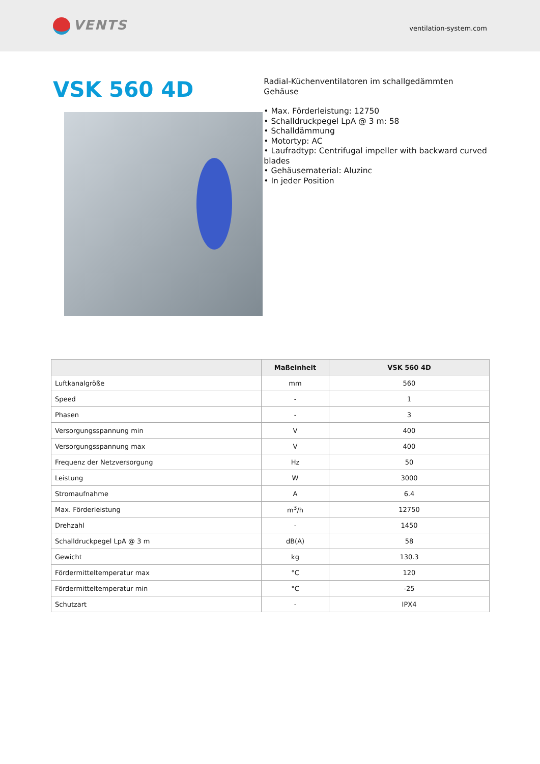VENTS
ventilation-system.com
VSK 560 4D
Radial-Küchenventilatoren im schallgedämmten Gehäuse
• Max. Förderleistung: 12750
• Schalldruckpegel LpA @ 3 m: 58
• Schalldämmung
• Motortyp: AC
• Laufradtyp: Centrifugal impeller with backward curved blades
• Gehäusematerial: Aluzinc
• In jeder Position
| | Maßeinheit | VSK 560 4D |
| --- | --- | --- |
| Luftkanalgröße | mm | 560 |
| Speed | - | 1 |
| Phasen | - | 3 |
| Versorgungsspannung min | V | 400 |
| Versorgungsspannung max | V | 400 |
| Frequenz der Netzversorgung | Hz | 50 |
| Leistung | W | 3000 |
| Stromaufnahme | A | 6.4 |
| Max. Förderleistung | m<sup>3</sup>/h | 12750 |
| Drehzahl | - | 1450 |
| Schalldruckpegel LpA @ 3 m | dB(A) | 58 |
| Gewicht | kg | 130.3 |
| Fördermitteltemperatur max | °C | 120 |
| Fördermitteltemperatur min | °C | -25 |
| Schutzart | - | IPX4 |